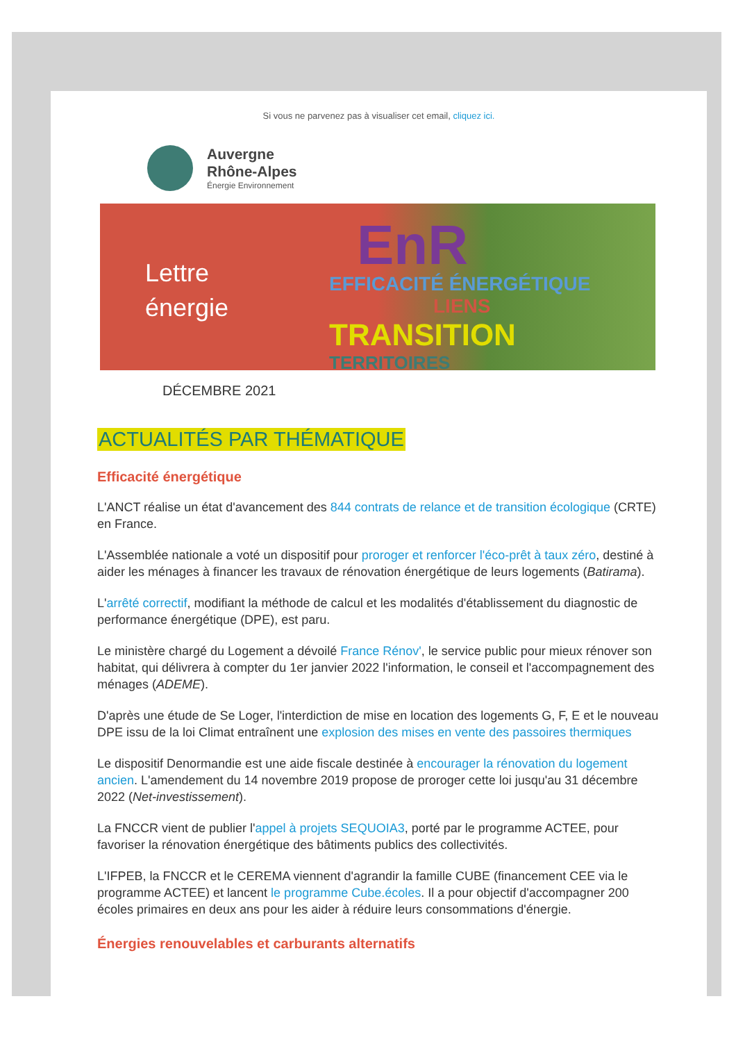Si vous ne parvenez pas à visualiser cet email, cliquez ici.
Auvergne
Rhône-Alpes
Énergie Environnement
Lettre
énergie
EnR
EFFICACITÉ ÉNERGÉTIQUE
LIENS
TRANSITION
TERRITOIRES
DÉCEMBRE 2021
ACTUALITÉS PAR THÉMATIQUE
Efficacité énergétique
L'ANCT réalise un état d'avancement des 844 contrats de relance et de transition écologique (CRTE) en France.
L'Assemblée nationale a voté un dispositif pour proroger et renforcer l'éco-prêt à taux zéro, destiné à aider les ménages à financer les travaux de rénovation énergétique de leurs logements (Batirama).
L'arrêté correctif, modifiant la méthode de calcul et les modalités d'établissement du diagnostic de performance énergétique (DPE), est paru.
Le ministère chargé du Logement a dévoilé France Rénov', le service public pour mieux rénover son habitat, qui délivrera à compter du 1er janvier 2022 l'information, le conseil et l'accompagnement des ménages (ADEME).
D'après une étude de Se Loger, l'interdiction de mise en location des logements G, F, E et le nouveau DPE issu de la loi Climat entraînent une explosion des mises en vente des passoires thermiques
Le dispositif Denormandie est une aide fiscale destinée à encourager la rénovation du logement ancien. L'amendement du 14 novembre 2019 propose de proroger cette loi jusqu'au 31 décembre 2022 (Net-investissement).
La FNCCR vient de publier l'appel à projets SEQUOIA3, porté par le programme ACTEE, pour favoriser la rénovation énergétique des bâtiments publics des collectivités.
L'IFPEB, la FNCCR et le CEREMA viennent d'agrandir la famille CUBE (financement CEE via le programme ACTEE) et lancent le programme Cube.écoles. Il a pour objectif d'accompagner 200 écoles primaires en deux ans pour les aider à réduire leurs consommations d'énergie.
Énergies renouvelables et carburants alternatifs